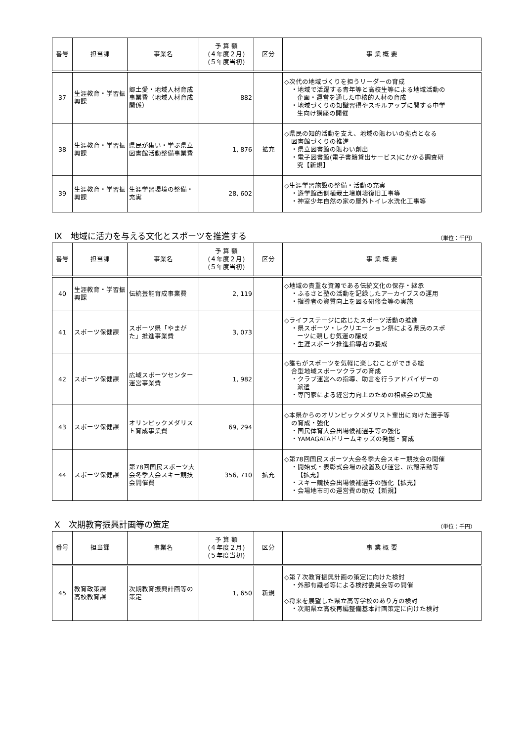| 番号 | 担当課 | 事業名 | 予 算 額 (４年度２月) (５年度当初) | 区分 | 事 業 概 要 |
| --- | --- | --- | --- | --- | --- |
| 37 | 生涯教育・学習振興課 | 郷土愛・地域人材育成事業費（地域人材育成関係） | 882 | | ◇次代の地域づくりを担うリーダーの育成 ・地域で活躍する青年等と高校生等による地域活動の 企画・運営を通した中核的人材の育成 ・地域づくりの知識習得やスキルアップに関する中学 生向け講座の開催 |
| 38 | 生涯教育・学習振興課 | 県民が集い・学ぶ県立図書館活動整備事業費 | 1, 876 | 拡充 | ◇県民の知的活動を支え、地域の賑わいの拠点となる 図書館づくりの推進 ・県立図書館の賑わい創出 ・電子図書館(電子書籍貸出サービス)にかかる調査研 究【新規】 |
| 39 | 生涯教育・学習振興課 | 生涯学習環境の整備・充実 | 28, 602 | | ◇生涯学習施設の整備・活動の充実 ・遊学館西側植栽土壌崩壊復旧工事等 ・神室少年自然の家の屋外トイレ水洗化工事等 |
Ⅸ　地域に活力を与える文化とスポーツを推進する
（単位：千円）
| 番号 | 担当課 | 事業名 | 予 算 額 (４年度２月) (５年度当初) | 区分 | 事 業 概 要 |
| --- | --- | --- | --- | --- | --- |
| 40 | 生涯教育・学習振興課 | 伝統芸能育成事業費 | 2, 119 | | ◇地域の貴重な資源である伝統文化の保存・継承 ・ふるさと塾の活動を記録したアーカイブスの運用 ・指導者の資質向上を図る研修会等の実施 |
| 41 | スポーツ保健課 | スポーツ県「やまがた」推進事業費 | 3, 073 | | ◇ライフステージに応じたスポーツ活動の推進 ・県スポーツ・レクリエーション祭による県民のスポ ーツに親しむ気運の醸成 ・生涯スポーツ推進指導者の養成 |
| 42 | スポーツ保健課 | 広域スポーツセンター運営事業費 | 1, 982 | | ◇誰もがスポーツを気軽に楽しむことができる総 合型地域スポーツクラブの育成 ・クラブ運営への指導、助言を行うアドバイザーの 派遣 ・専門家による経営力向上のための相談会の実施 |
| 43 | スポーツ保健課 | オリンピックメダリスト育成事業費 | 69, 294 | | ◇本県からのオリンピックメダリスト輩出に向けた選手等 の育成・強化 ・国民体育大会出場候補選手等の強化 ・YAMAGATAドリームキッズの発掘・育成 |
| 44 | スポーツ保健課 | 第78回国民スポーツ大会冬季大会スキー競技会開催費 | 356, 710 | 拡充 | ◇第78回国民スポーツ大会冬季大会スキー競技会の開催 ・開始式・表彰式会場の設置及び運営、広報活動等 【拡充】 ・スキー競技会出場候補選手の強化【拡充】 ・会場地市町の運営費の助成【新規】 |
Ⅹ　次期教育振興計画等の策定
（単位：千円）
| 番号 | 担当課 | 事業名 | 予 算 額 (４年度２月) (５年度当初) | 区分 | 事 業 概 要 |
| --- | --- | --- | --- | --- | --- |
| 45 | 教育政策課 高校教育課 | 次期教育振興計画等の策定 | 1, 650 | 新規 | ◇第７次教育振興計画の策定に向けた検討 ・外部有識者等による検討委員会等の開催 ◇将来を展望した県立高等学校のあり方の検討 ・次期県立高校再編整備基本計画策定に向けた検討 |